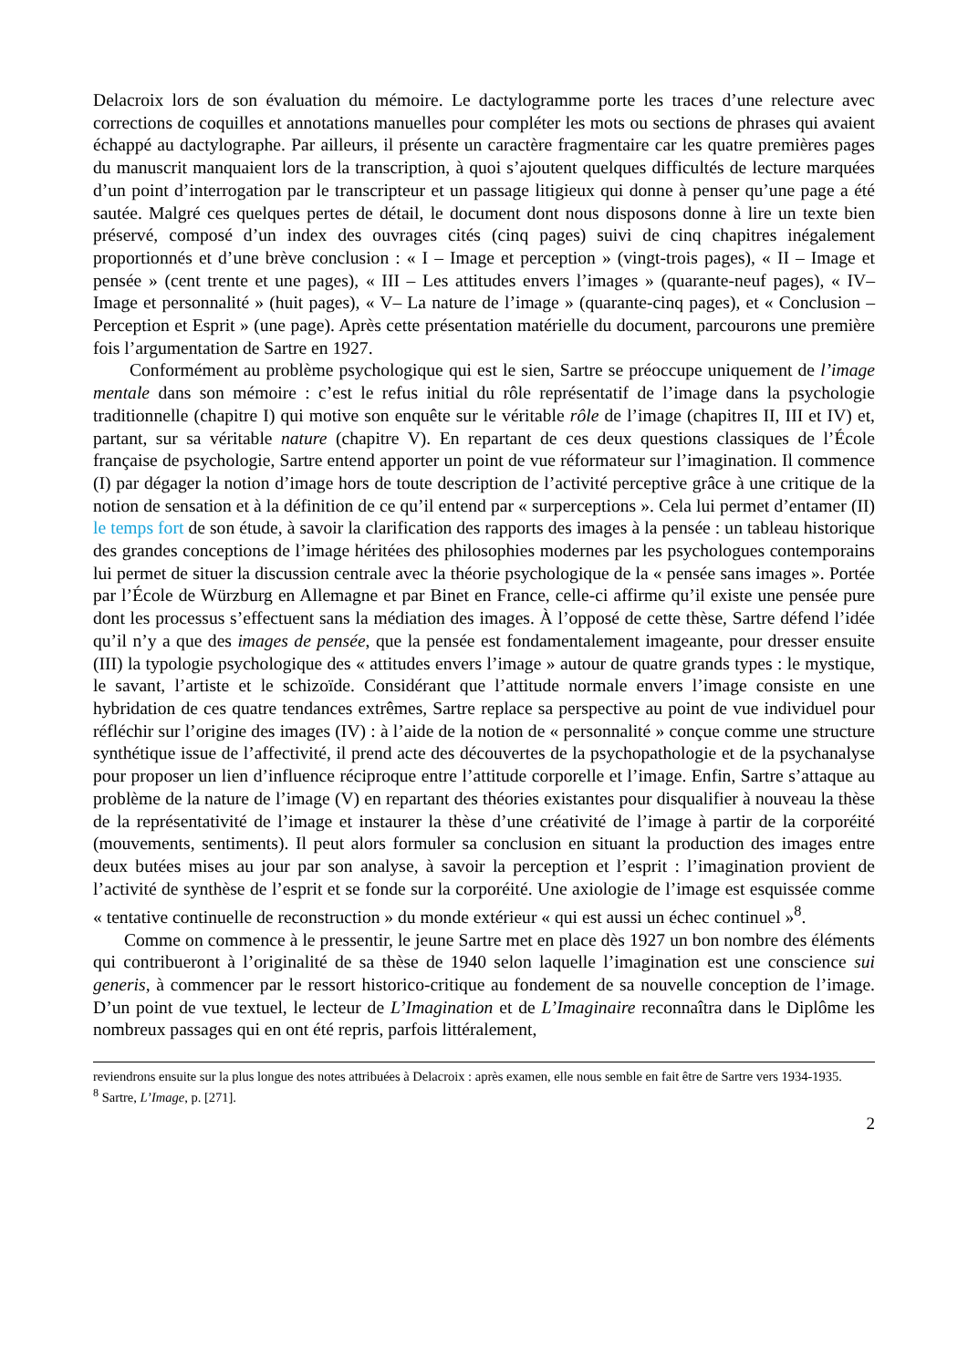Delacroix lors de son évaluation du mémoire. Le dactylogramme porte les traces d’une relecture avec corrections de coquilles et annotations manuelles pour compléter les mots ou sections de phrases qui avaient échappé au dactylographe. Par ailleurs, il présente un caractère fragmentaire car les quatre premières pages du manuscrit manquaient lors de la transcription, à quoi s’ajoutent quelques difficultés de lecture marquées d’un point d’interrogation par le transcripteur et un passage litigieux qui donne à penser qu’une page a été sautée. Malgré ces quelques pertes de détail, le document dont nous disposons donne à lire un texte bien préservé, composé d’un index des ouvrages cités (cinq pages) suivi de cinq chapitres inégalement proportionnés et d’une brève conclusion : « I – Image et perception » (vingt-trois pages), « II – Image et pensée » (cent trente et une pages), « III – Les attitudes envers l’images » (quarante-neuf pages), « IV– Image et personnalité » (huit pages), « V– La nature de l’image » (quarante-cinq pages), et « Conclusion – Perception et Esprit » (une page). Après cette présentation matérielle du document, parcourons une première fois l’argumentation de Sartre en 1927.
Conformément au problème psychologique qui est le sien, Sartre se préoccupe uniquement de l’image mentale dans son mémoire : c’est le refus initial du rôle représentatif de l’image dans la psychologie traditionnelle (chapitre I) qui motive son enquête sur le véritable rôle de l’image (chapitres II, III et IV) et, partant, sur sa véritable nature (chapitre V). En repartant de ces deux questions classiques de l’École française de psychologie, Sartre entend apporter un point de vue réformateur sur l’imagination. Il commence (I) par dégager la notion d’image hors de toute description de l’activité perceptive grâce à une critique de la notion de sensation et à la définition de ce qu’il entend par « surperceptions ». Cela lui permet d’entamer (II) le temps fort de son étude, à savoir la clarification des rapports des images à la pensée : un tableau historique des grandes conceptions de l’image héritées des philosophies modernes par les psychologues contemporains lui permet de situer la discussion centrale avec la théorie psychologique de la « pensée sans images ». Portée par l’École de Würzburg en Allemagne et par Binet en France, celle-ci affirme qu’il existe une pensée pure dont les processus s’effectuent sans la médiation des images. À l’opposé de cette thèse, Sartre défend l’idée qu’il n’y a que des images de pensée, que la pensée est fondamentalement imageante, pour dresser ensuite (III) la typologie psychologique des « attitudes envers l’image » autour de quatre grands types : le mystique, le savant, l’artiste et le schizoïde. Considérant que l’attitude normale envers l’image consiste en une hybridation de ces quatre tendances extrêmes, Sartre replace sa perspective au point de vue individuel pour réfléchir sur l’origine des images (IV) : à l’aide de la notion de « personnalité » conçue comme une structure synthétique issue de l’affectivité, il prend acte des découvertes de la psychopathologie et de la psychanalyse pour proposer un lien d’influence réciproque entre l’attitude corporelle et l’image. Enfin, Sartre s’attaque au problème de la nature de l’image (V) en repartant des théories existantes pour disqualifier à nouveau la thèse de la représentativité de l’image et instaurer la thèse d’une créativité de l’image à partir de la corporéité (mouvements, sentiments). Il peut alors formuler sa conclusion en situant la production des images entre deux butées mises au jour par son analyse, à savoir la perception et l’esprit : l’imagination provient de l’activité de synthèse de l’esprit et se fonde sur la corporéité. Une axiologie de l’image est esquissée comme « tentative continuelle de reconstruction » du monde extérieur « qui est aussi un échec continuel »<sup>8</sup>.
Comme on commence à le pressentir, le jeune Sartre met en place dès 1927 un bon nombre des éléments qui contribueront à l’originalité de sa thèse de 1940 selon laquelle l’imagination est une conscience sui generis, à commencer par le ressort historico-critique au fondement de sa nouvelle conception de l’image. D’un point de vue textuel, le lecteur de L’Imagination et de L’Imaginaire reconnaîtra dans le Diplôme les nombreux passages qui en ont été repris, parfois littéralement,
reviendrons ensuite sur la plus longue des notes attribuées à Delacroix : après examen, elle nous semble en fait être de Sartre vers 1934-1935.
<sup>8</sup> Sartre, L’Image, p. [271].
2